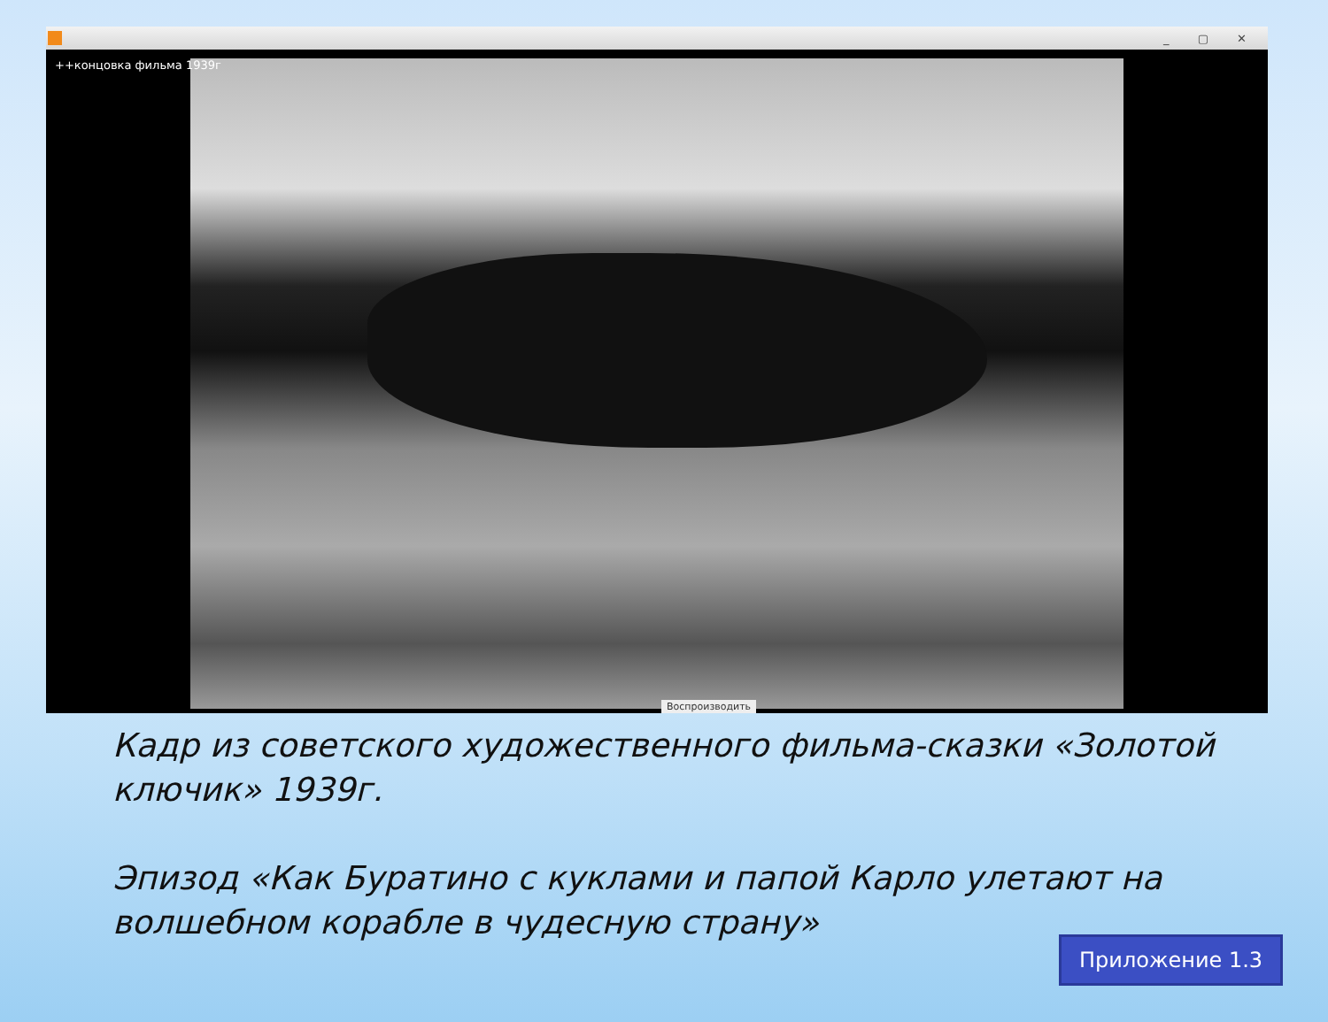_ ▢ ✕
++концовка фильма 1939г
Воспроизводить
Кадр из советского художественного фильма-сказки «Золотой ключик» 1939г.
Эпизод «Как Буратино с куклами и папой Карло улетают на волшебном корабле в чудесную страну»
Приложение 1.3